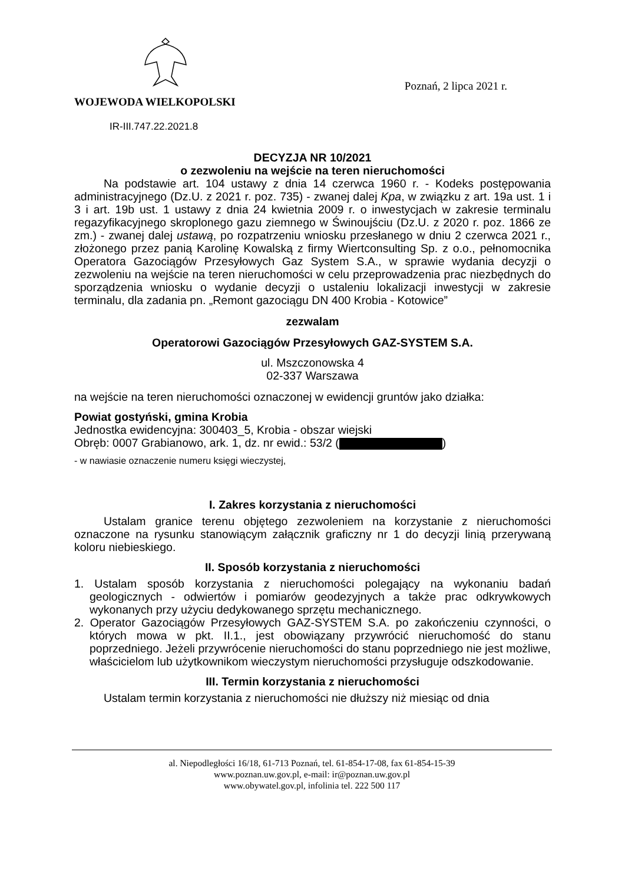WOJEWODA WIELKOPOLSKI
IR-III.747.22.2021.8
Poznań, 2 lipca 2021 r.
DECYZJA NR 10/2021
o zezwoleniu na wejście na teren nieruchomości
Na podstawie art. 104 ustawy z dnia 14 czerwca 1960 r. - Kodeks postępowania administracyjnego (Dz.U. z 2021 r. poz. 735) - zwanej dalej Kpa, w związku z art. 19a ust. 1 i 3 i art. 19b ust. 1 ustawy z dnia 24 kwietnia 2009 r. o inwestycjach w zakresie terminalu regazyfikacyjnego skroplonego gazu ziemnego w Świnoujściu (Dz.U. z 2020 r. poz. 1866 ze zm.) - zwanej dalej ustawą, po rozpatrzeniu wniosku przesłanego w dniu 2 czerwca 2021 r., złożonego przez panią Karolinę Kowalską z firmy Wiertconsulting Sp. z o.o., pełnomocnika Operatora Gazociągów Przesyłowych Gaz System S.A., w sprawie wydania decyzji o zezwoleniu na wejście na teren nieruchomości w celu przeprowadzenia prac niezbędnych do sporządzenia wniosku o wydanie decyzji o ustaleniu lokalizacji inwestycji w zakresie terminalu, dla zadania pn. „Remont gazociągu DN 400 Krobia - Kotowice”
zezwalam
Operatorowi Gazociągów Przesyłowych GAZ-SYSTEM S.A.
ul. Mszczonowska 4
02-337 Warszawa
na wejście na teren nieruchomości oznaczonej w ewidencji gruntów jako działka:
Powiat gostyński, gmina Krobia
Jednostka ewidencyjna: 300403_5, Krobia - obszar wiejski
Obręb: 0007 Grabianowo, ark. 1, dz. nr ewid.: 53/2 ( )
- w nawiasie oznaczenie numeru księgi wieczystej,
I. Zakres korzystania z nieruchomości
Ustalam granice terenu objętego zezwoleniem na korzystanie z nieruchomości oznaczone na rysunku stanowiącym załącznik graficzny nr 1 do decyzji linią przerywaną koloru niebieskiego.
II. Sposób korzystania z nieruchomości
1. Ustalam sposób korzystania z nieruchomości polegający na wykonaniu badań geologicznych - odwiertów i pomiarów geodezyjnych a także prac odkrywkowych wykonanych przy użyciu dedykowanego sprzętu mechanicznego.
2. Operator Gazociągów Przesyłowych GAZ-SYSTEM S.A. po zakończeniu czynności, o których mowa w pkt. II.1., jest obowiązany przywrócić nieruchomość do stanu poprzedniego. Jeżeli przywrócenie nieruchomości do stanu poprzedniego nie jest możliwe, właścicielom lub użytkownikom wieczystym nieruchomości przysługuje odszkodowanie.
III. Termin korzystania z nieruchomości
Ustalam termin korzystania z nieruchomości nie dłuższy niż miesiąc od dnia
al. Niepodległości 16/18, 61-713 Poznań, tel. 61-854-17-08, fax 61-854-15-39
www.poznan.uw.gov.pl, e-mail: ir@poznan.uw.gov.pl
www.obywatel.gov.pl, infolinia tel. 222 500 117